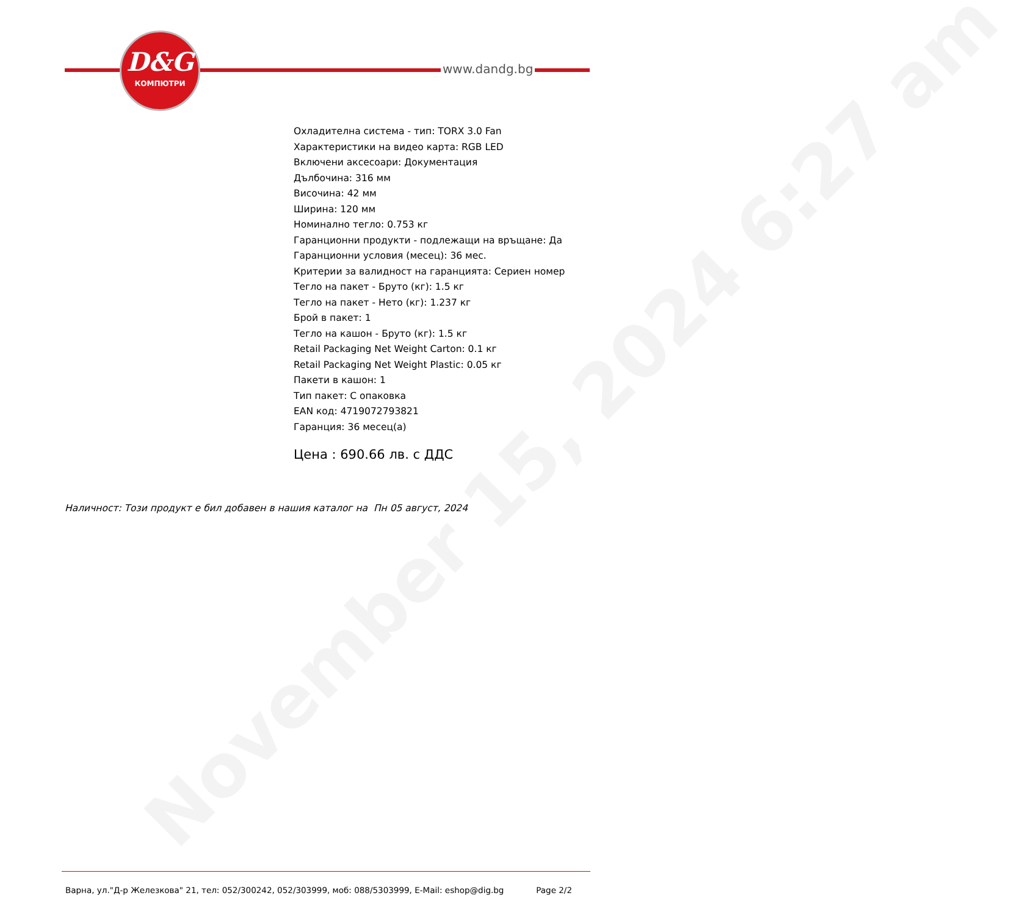November 15, 2024 6:27 am
D&G
КОМПЮТРИ
www.dandg.bg
Охладителна система - тип: TORX 3.0 Fan
Характеристики на видео карта: RGB LED
Включени аксесоари: Документация
Дълбочина: 316 мм
Височина: 42 мм
Ширина: 120 мм
Номинално тегло: 0.753 кг
Гаранционни продукти - подлежащи на връщане: Да
Гаранционни условия (месец): 36 мес.
Критерии за валидност на гаранцията: Сериен номер
Тегло на пакет - Бруто (кг): 1.5 кг
Тегло на пакет - Нето (кг): 1.237 кг
Брой в пакет: 1
Тегло на кашон - Бруто (кг): 1.5 кг
Retail Packaging Net Weight Carton: 0.1 кг
Retail Packaging Net Weight Plastic: 0.05 кг
Пакети в кашон: 1
Тип пакет: С опаковка
EAN код: 4719072793821
Гаранция: 36 месец(а)
Цена : 690.66 лв. с ДДС
Наличност: Този продукт е бил добавен в нашия каталог на Пн 05 август, 2024
Варна, ул."Д-р Железкова" 21, тел: 052/300242, 052/303999, моб: 088/5303999, E-Mail: eshop@dig.bg
Page 2/2